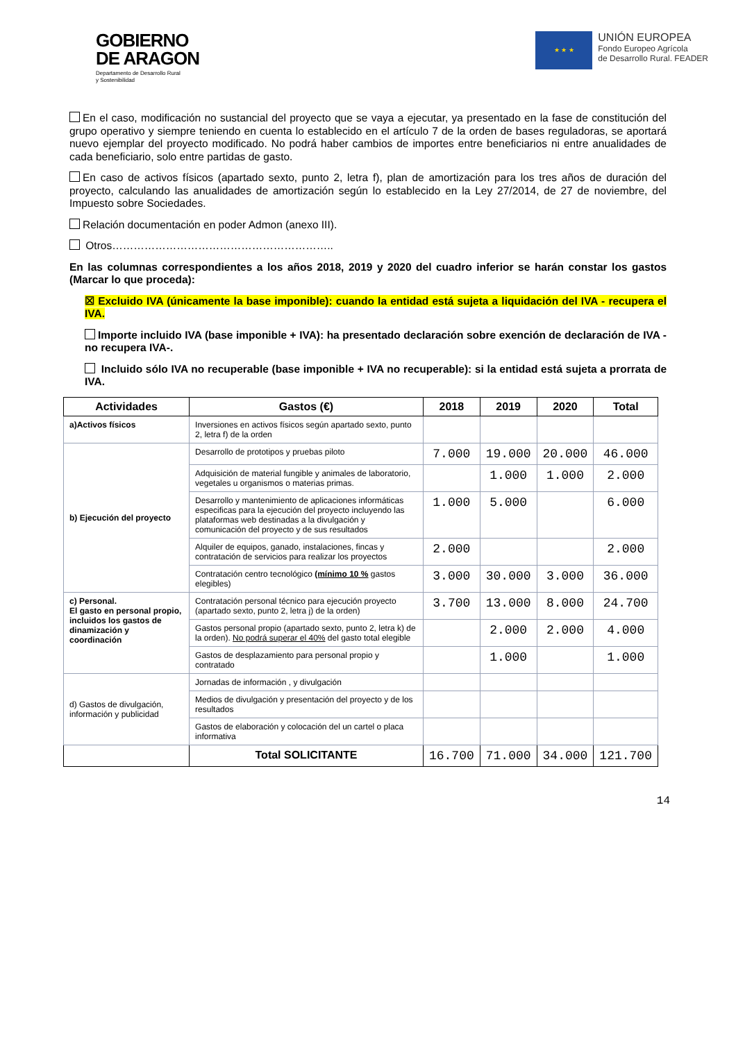GOBIERNO
DE ARAGON
Departamento de Desarrollo Rural
y Sostenibilidad
★ ★ ★
UNIÓN EUROPEA
Fondo Europeo Agrícola
de Desarrollo Rural. FEADER
En el caso, modificación no sustancial del proyecto que se vaya a ejecutar, ya presentado en la fase de constitución del grupo operativo y siempre teniendo en cuenta lo establecido en el artículo 7 de la orden de bases reguladoras, se aportará nuevo ejemplar del proyecto modificado. No podrá haber cambios de importes entre beneficiarios ni entre anualidades de cada beneficiario, solo entre partidas de gasto.
En caso de activos físicos (apartado sexto, punto 2, letra f), plan de amortización para los tres años de duración del proyecto, calculando las anualidades de amortización según lo establecido en la Ley 27/2014, de 27 de noviembre, del Impuesto sobre Sociedades.
Relación documentación en poder Admon (anexo III).
Otros……………………………………………………..
En las columnas correspondientes a los años 2018, 2019 y 2020 del cuadro inferior se harán constar los gastos (Marcar lo que proceda):
☒ Excluido IVA (únicamente la base imponible): cuando la entidad está sujeta a liquidación del IVA - recupera el IVA.
Importe incluido IVA (base imponible + IVA): ha presentado declaración sobre exención de declaración de IVA - no recupera IVA-.
Incluido sólo IVA no recuperable (base imponible + IVA no recuperable): si la entidad está sujeta a prorrata de IVA.
| Actividades | Gastos (€) | 2018 | 2019 | 2020 | Total |
| --- | --- | --- | --- | --- | --- |
| a)Activos físicos | Inversiones en activos físicos según apartado sexto, punto 2, letra f) de la orden | | | | |
| b) Ejecución del proyecto | Desarrollo de prototipos y pruebas piloto | 7.000 | 19.000 | 20.000 | 46.000 |
| | Adquisición de material fungible y animales de laboratorio, vegetales u organismos o materias primas. | | 1.000 | 1.000 | 2.000 |
| | Desarrollo y mantenimiento de aplicaciones informáticas especificas para la ejecución del proyecto incluyendo las plataformas web destinadas a la divulgación y comunicación del proyecto y de sus resultados | 1.000 | 5.000 | | 6.000 |
| | Alquiler de equipos, ganado, instalaciones, fincas y contratación de servicios para realizar los proyectos | 2.000 | | | 2.000 |
| | Contratación centro tecnológico (mínimo 10 % gastos elegibles) | 3.000 | 30.000 | 3.000 | 36.000 |
| c) Personal. El gasto en personal propio, incluidos los gastos de dinamización y coordinación | Contratación personal técnico para ejecución proyecto (apartado sexto, punto 2, letra j) de la orden) | 3.700 | 13.000 | 8.000 | 24.700 |
| | Gastos personal propio (apartado sexto, punto 2, letra k) de la orden). No podrá superar el 40% del gasto total elegible | | 2.000 | 2.000 | 4.000 |
| | Gastos de desplazamiento para personal propio y contratado | | 1.000 | | 1.000 |
| d) Gastos de divulgación, información y publicidad | Jornadas de información , y divulgación | | | | |
| | Medios de divulgación y presentación del proyecto y de los resultados | | | | |
| | Gastos de elaboración y colocación del un cartel o placa informativa | | | | |
| | Total SOLICITANTE | 16.700 | 71.000 | 34.000 | 121.700 |
14